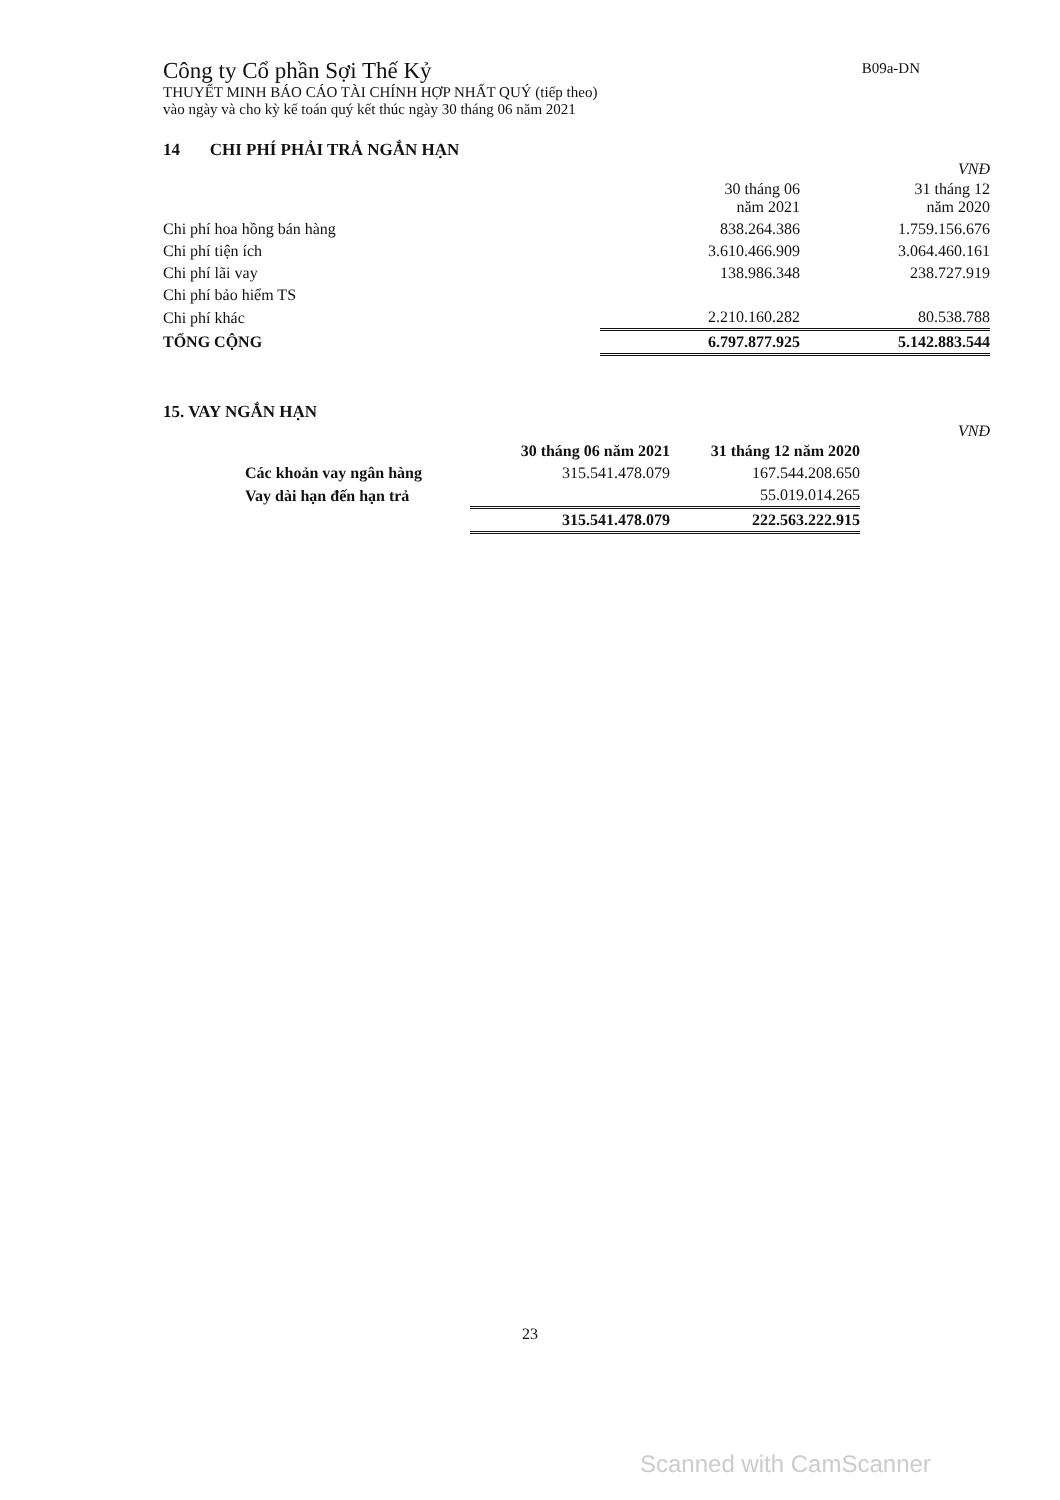B09a-DN
Công ty Cổ phần Sợi Thế Kỷ
THUYẾT MINH BÁO CÁO TÀI CHÍNH HỢP NHẤT QUÝ (tiếp theo)
vào ngày và cho kỳ kế toán quý kết thúc ngày 30 tháng 06 năm 2021
14 CHI PHÍ PHẢI TRẢ NGẮN HẠN
VNĐ
| | 30 tháng 06 năm 2021 | 31 tháng 12 năm 2020 |
| --- | --- | --- |
| Chi phí hoa hồng bán hàng | 838.264.386 | 1.759.156.676 |
| Chi phí tiện ích | 3.610.466.909 | 3.064.460.161 |
| Chi phí lãi vay | 138.986.348 | 238.727.919 |
| Chi phí bảo hiểm TS | | |
| Chi phí khác | 2.210.160.282 | 80.538.788 |
| TỔNG CỘNG | 6.797.877.925 | 5.142.883.544 |
15. VAY NGẮN HẠN
VNĐ
| | 30 tháng 06 năm 2021 | 31 tháng 12 năm 2020 |
| --- | --- | --- |
| Các khoản vay ngân hàng | 315.541.478.079 | 167.544.208.650 |
| Vay dài hạn đến hạn trả | | 55.019.014.265 |
| | 315.541.478.079 | 222.563.222.915 |
23
Scanned with CamScanner